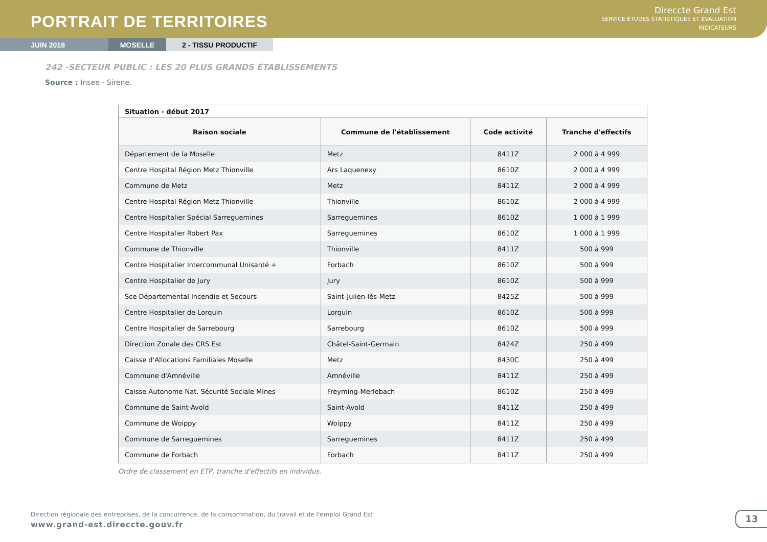PORTRAIT DE TERRITOIRES
Direccte Grand Est
SERVICE ÉTUDES STATISTIQUES ET ÉVALUATION
INDICATEURS
JUIN 2018 MOSELLE 2 - TISSU PRODUCTIF
242 -SECTEUR PUBLIC : LES 20 PLUS GRANDS ÉTABLISSEMENTS
Source : Insee - Sirene.
| Situation - début 2017 | | | |
| Raison sociale | Commune de l'établissement | Code activité | Tranche d'effectifs |
| Département de la Moselle | Metz | 8411Z | 2 000 à 4 999 |
| Centre Hospital Région Metz Thionville | Ars Laquenexy | 8610Z | 2 000 à 4 999 |
| Commune de Metz | Metz | 8411Z | 2 000 à 4 999 |
| Centre Hospital Région Metz Thionville | Thionville | 8610Z | 2 000 à 4 999 |
| Centre Hospitalier Spécial Sarreguemines | Sarreguemines | 8610Z | 1 000 à 1 999 |
| Centre Hospitalier Robert Pax | Sarreguemines | 8610Z | 1 000 à 1 999 |
| Commune de Thionville | Thionville | 8411Z | 500 à 999 |
| Centre Hospitalier Intercommunal Unisanté + | Forbach | 8610Z | 500 à 999 |
| Centre Hospitalier de Jury | Jury | 8610Z | 500 à 999 |
| Sce Départemental Incendie et Secours | Saint-Julien-lès-Metz | 8425Z | 500 à 999 |
| Centre Hospitalier de Lorquin | Lorquin | 8610Z | 500 à 999 |
| Centre Hospitalier de Sarrebourg | Sarrebourg | 8610Z | 500 à 999 |
| Direction Zonale des CRS Est | Châtel-Saint-Germain | 8424Z | 250 à 499 |
| Caisse d'Allocations Familiales Moselle | Metz | 8430C | 250 à 499 |
| Commune d'Amnéville | Amnéville | 8411Z | 250 à 499 |
| Caisse Autonome Nat. Sécurité Sociale Mines | Freyming-Merlebach | 8610Z | 250 à 499 |
| Commune de Saint-Avold | Saint-Avold | 8411Z | 250 à 499 |
| Commune de Woippy | Woippy | 8411Z | 250 à 499 |
| Commune de Sarreguemines | Sarreguemines | 8411Z | 250 à 499 |
| Commune de Forbach | Forbach | 8411Z | 250 à 499 |
Ordre de classement en ETP, tranche d'effectifs en individus.
Direction régionale des entreprises, de la concurrence, de la consommation, du travail et de l'emploi Grand Est
www.grand-est.direccte.gouv.fr
13